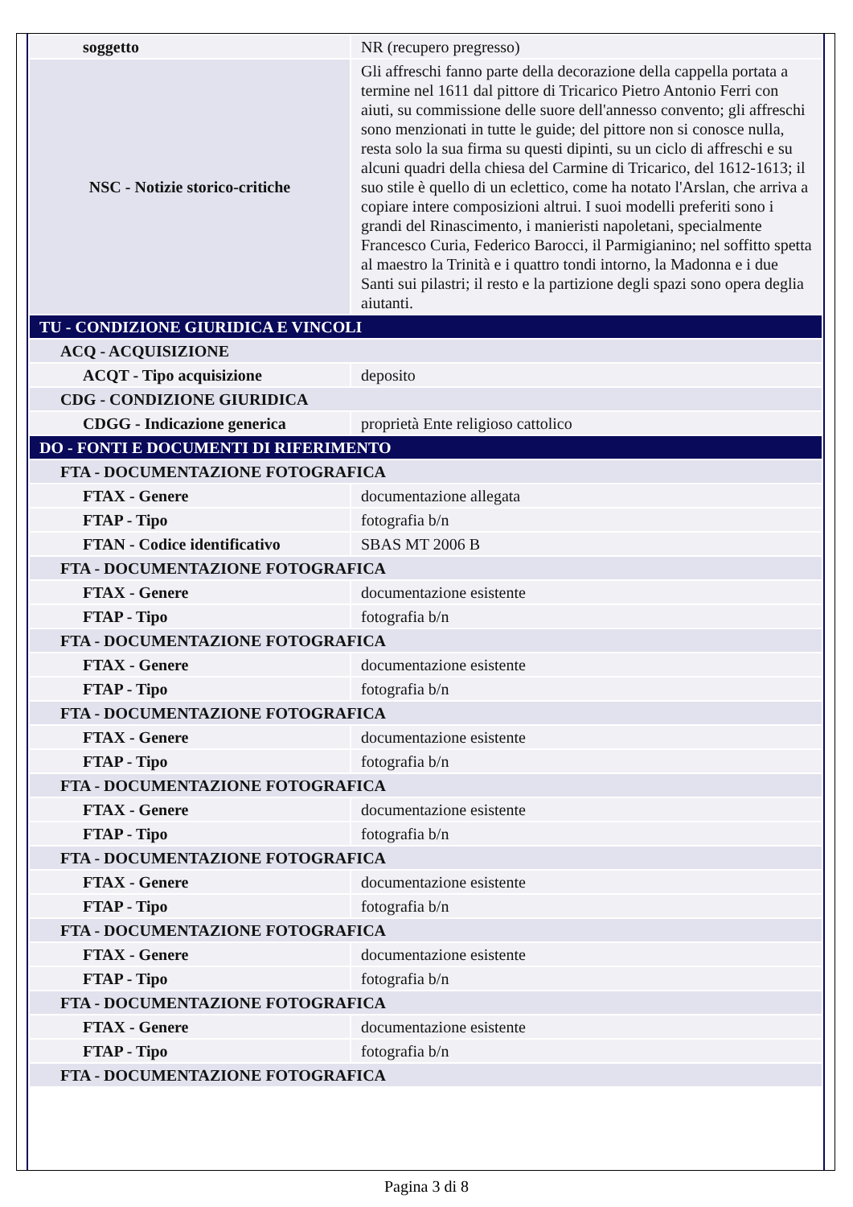| soggetto | NR (recupero pregresso) |
| NSC - Notizie storico-critiche | Gli affreschi fanno parte della decorazione della cappella portata a termine nel 1611 dal pittore di Tricarico Pietro Antonio Ferri con aiuti, su commissione delle suore dell'annesso convento; gli affreschi sono menzionati in tutte le guide; del pittore non si conosce nulla, resta solo la sua firma su questi dipinti, su un ciclo di affreschi e su alcuni quadri della chiesa del Carmine di Tricarico, del 1612-1613; il suo stile è quello di un eclettico, come ha notato l'Arslan, che arriva a copiare intere composizioni altrui. I suoi modelli preferiti sono i grandi del Rinascimento, i manieristi napoletani, specialmente Francesco Curia, Federico Barocci, il Parmigianino; nel soffitto spetta al maestro la Trinità e i quattro tondi intorno, la Madonna e i due Santi sui pilastri; il resto e la partizione degli spazi sono opera deglia aiutanti. |
| TU - CONDIZIONE GIURIDICA E VINCOLI | |
| ACQ - ACQUISIZIONE | |
| ACQT - Tipo acquisizione | deposito |
| CDG - CONDIZIONE GIURIDICA | |
| CDGG - Indicazione generica | proprietà Ente religioso cattolico |
| DO - FONTI E DOCUMENTI DI RIFERIMENTO | |
| FTA - DOCUMENTAZIONE FOTOGRAFICA | |
| FTAX - Genere | documentazione allegata |
| FTAP - Tipo | fotografia b/n |
| FTAN - Codice identificativo | SBAS MT 2006 B |
| FTA - DOCUMENTAZIONE FOTOGRAFICA | |
| FTAX - Genere | documentazione esistente |
| FTAP - Tipo | fotografia b/n |
| FTA - DOCUMENTAZIONE FOTOGRAFICA | |
| FTAX - Genere | documentazione esistente |
| FTAP - Tipo | fotografia b/n |
| FTA - DOCUMENTAZIONE FOTOGRAFICA | |
| FTAX - Genere | documentazione esistente |
| FTAP - Tipo | fotografia b/n |
| FTA - DOCUMENTAZIONE FOTOGRAFICA | |
| FTAX - Genere | documentazione esistente |
| FTAP - Tipo | fotografia b/n |
| FTA - DOCUMENTAZIONE FOTOGRAFICA | |
| FTAX - Genere | documentazione esistente |
| FTAP - Tipo | fotografia b/n |
| FTA - DOCUMENTAZIONE FOTOGRAFICA | |
| FTAX - Genere | documentazione esistente |
| FTAP - Tipo | fotografia b/n |
| FTA - DOCUMENTAZIONE FOTOGRAFICA | |
| FTAX - Genere | documentazione esistente |
| FTAP - Tipo | fotografia b/n |
| FTA - DOCUMENTAZIONE FOTOGRAFICA | |
Pagina 3 di 8